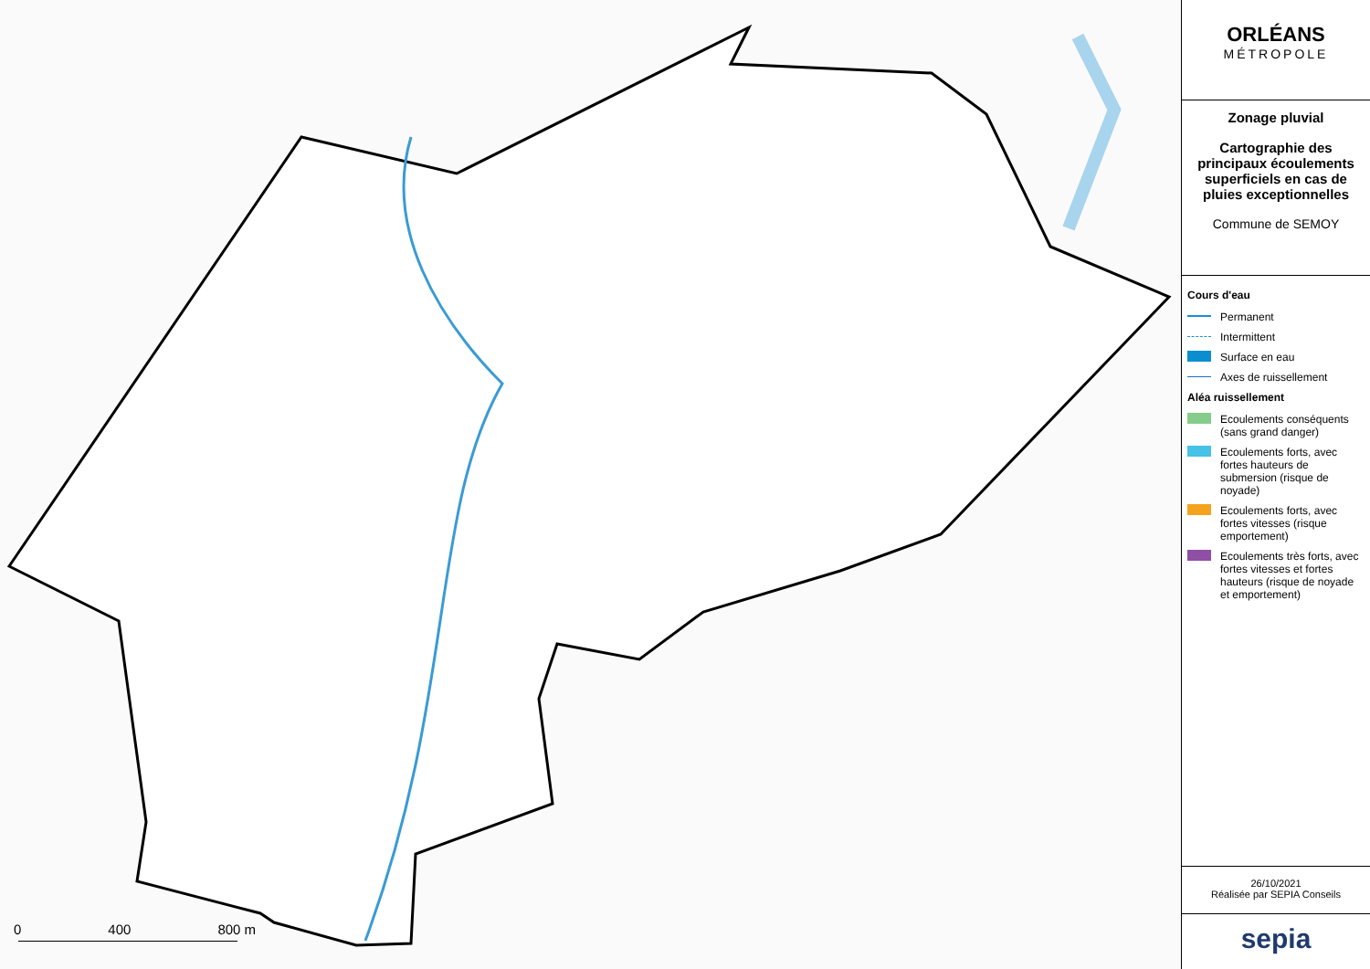0 400 800 m
ORLÉANS
MÉTROPOLE
Zonage pluvial
Cartographie des principaux écoulements superficiels en cas de pluies exceptionnelles
Commune de SEMOY
Cours d'eau
Permanent
Intermittent
Surface en eau
Axes de ruissellement
Aléa ruissellement
Ecoulements conséquents (sans grand danger)
Ecoulements forts, avec fortes hauteurs de submersion (risque de noyade)
Ecoulements forts, avec fortes vitesses (risque emportement)
Ecoulements très forts, avec fortes vitesses et fortes hauteurs (risque de noyade et emportement)
26/10/2021
Réalisée par SEPIA Conseils
sepia